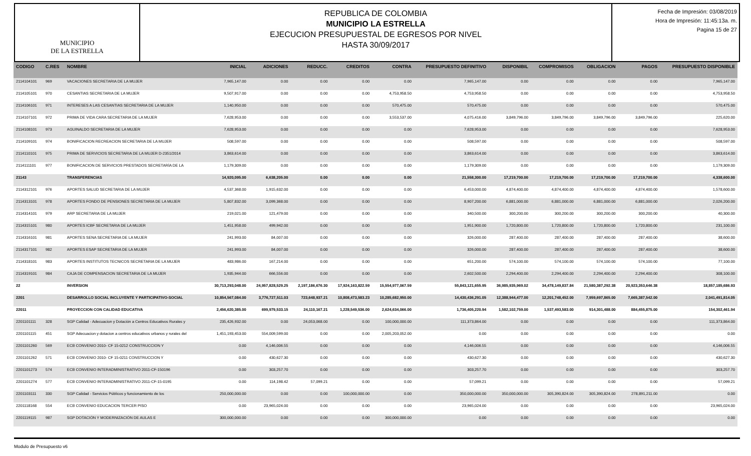MUNICIPIO
DE LA ESTRELLA
REPUBLICA DE COLOMBIA
MUNICIPIO LA ESTRELLA
EJECUCION PRESUPUESTAL DE EGRESOS POR NIVEL
HASTA 30/09/2017
Fecha de Impresión: 03/08/2019
Hora de Impresión: 11:45:13a. m.
Pagina 15 de 27
| CODIGO | C.RES | NOMBRE | INICIAL | ADICIONES | REDUCC. | CREDITOS | CONTRA | PRESUPUESTO DEFINITIVO | DISPONIBIL | COMPROMISOS | OBLIGACION | PAGOS | PRESUPUESTO DISPONIBLE |
| --- | --- | --- | --- | --- | --- | --- | --- | --- | --- | --- | --- | --- | --- |
| 2114104101 | 969 | VACACIONES SECRETARIA DE LA MUJER | 7,965,147.00 | 0.00 | 0.00 | 0.00 | 0.00 | 7,965,147.00 | 0.00 | 0.00 | 0.00 | 0.00 | 7,965,147.00 |
| 2114105101 | 970 | CESANTIAS SECRETARIA DE LA MUJER | 9,507,917.00 | 0.00 | 0.00 | 0.00 | 4,753,958.50 | 4,753,958.50 | 0.00 | 0.00 | 0.00 | 0.00 | 4,753,958.50 |
| 2114106101 | 971 | INTERESES A LAS CESANTIAS SECRETARIA DE LA MUJER | 1,140,950.00 | 0.00 | 0.00 | 0.00 | 570,475.00 | 570,475.00 | 0.00 | 0.00 | 0.00 | 0.00 | 570,475.00 |
| 2114107101 | 972 | PRIMA DE VIDA CARA SECRETARIA DE LA MUJER | 7,628,953.00 | 0.00 | 0.00 | 0.00 | 3,553,537.00 | 4,075,416.00 | 3,849,796.00 | 3,849,796.00 | 3,849,796.00 | 3,849,796.00 | 225,620.00 |
| 2114108101 | 973 | AGUINALDO SECRETARIA DE LA MUJER | 7,628,953.00 | 0.00 | 0.00 | 0.00 | 0.00 | 7,628,953.00 | 0.00 | 0.00 | 0.00 | 0.00 | 7,628,953.00 |
| 2114109101 | 974 | BONIFICACION RECREACION SECRETARIA DE LA MUJER | 508,597.00 | 0.00 | 0.00 | 0.00 | 0.00 | 508,597.00 | 0.00 | 0.00 | 0.00 | 0.00 | 508,597.00 |
| 2114110101 | 975 | PRIMA DE SERVICIOS SECRETARIA DE LA MUJER D-2351/2014 | 3,863,614.00 | 0.00 | 0.00 | 0.00 | 0.00 | 3,863,614.00 | 0.00 | 0.00 | 0.00 | 0.00 | 3,863,614.00 |
| 2114111101 | 977 | BONIFICACION DE SERVICIOS PRESTADOS SECRETARÌA DE LA | 1,179,309.00 | 0.00 | 0.00 | 0.00 | 0.00 | 1,179,309.00 | 0.00 | 0.00 | 0.00 | 0.00 | 1,179,309.00 |
| 21143 | | TRANSFERENCIAS | 14,920,095.00 | 6,638,205.00 | 0.00 | 0.00 | 0.00 | 21,558,300.00 | 17,219,700.00 | 17,219,700.00 | 17,219,700.00 | 17,219,700.00 | 4,338,600.00 |
| 2114312101 | 976 | APORTES SALUD SECRETARIA DE LA MUJER | 4,537,368.00 | 1,915,632.00 | 0.00 | 0.00 | 0.00 | 6,453,000.00 | 4,874,400.00 | 4,874,400.00 | 4,874,400.00 | 4,874,400.00 | 1,578,600.00 |
| 2114313101 | 978 | APORTES FONDO DE PENSIONES SECRETARIA DE LA MUJER | 5,807,832.00 | 3,099,368.00 | 0.00 | 0.00 | 0.00 | 8,907,200.00 | 6,881,000.00 | 6,881,000.00 | 6,881,000.00 | 6,881,000.00 | 2,026,200.00 |
| 2114314101 | 979 | ARP SECRETARIA DE LA MUJER | 219,021.00 | 121,479.00 | 0.00 | 0.00 | 0.00 | 340,500.00 | 300,200.00 | 300,200.00 | 300,200.00 | 300,200.00 | 40,300.00 |
| 2114315101 | 980 | APORTES ICBF SECRETARIA DE LA MUJER | 1,451,958.00 | 499,942.00 | 0.00 | 0.00 | 0.00 | 1,951,900.00 | 1,720,800.00 | 1,720,800.00 | 1,720,800.00 | 1,720,800.00 | 231,100.00 |
| 2114316101 | 981 | APORTES SENA SECRETARIA DE LA MUJER | 241,993.00 | 84,007.00 | 0.00 | 0.00 | 0.00 | 326,000.00 | 287,400.00 | 287,400.00 | 287,400.00 | 287,400.00 | 38,600.00 |
| 2114317101 | 982 | APORTES ESAP SECRETARIA DE LA MUJER | 241,993.00 | 84,007.00 | 0.00 | 0.00 | 0.00 | 326,000.00 | 287,400.00 | 287,400.00 | 287,400.00 | 287,400.00 | 38,600.00 |
| 2114318101 | 983 | APORTES INSTITUTOS TECNICOS SECRETARIA DE LA MUJER | 483,986.00 | 167,214.00 | 0.00 | 0.00 | 0.00 | 651,200.00 | 574,100.00 | 574,100.00 | 574,100.00 | 574,100.00 | 77,100.00 |
| 2114319101 | 984 | CAJA DE COMPENSACION SECRETARIA DE LA MUJER | 1,935,944.00 | 666,556.00 | 0.00 | 0.00 | 0.00 | 2,602,500.00 | 2,294,400.00 | 2,294,400.00 | 2,294,400.00 | 2,294,400.00 | 308,100.00 |
| 22 | | INVERSION | 30,713,293,048.00 | 24,957,828,529.25 | 2,197,186,676.30 | 17,924,163,822.59 | 15,554,977,067.59 | 55,843,121,655.95 | 36,985,935,969.02 | 34,478,149,837.84 | 21,580,387,292.38 | 20,923,353,646.38 | 18,857,185,686.93 |
| 2201 | | DESARROLLO SOCIAL INCLUYENTE Y PARTICIPATIVO-SOCIAL | 10,854,567,084.00 | 3,776,727,511.03 | 723,648,937.21 | 10,808,473,583.23 | 10,285,682,950.00 | 14,430,436,291.05 | 12,388,944,477.00 | 12,201,748,452.00 | 7,959,697,865.00 | 7,665,387,542.00 | 2,041,491,814.05 |
| 22011 | | PROYECCION CON CALIDAD EDUCATIVA | 2,456,620,385.00 | 699,979,533.15 | 24,110,167.21 | 1,228,549,536.00 | 2,624,634,066.00 | 1,736,405,220.94 | 1,582,102,759.00 | 1,537,493,583.00 | 914,301,488.00 | 884,455,875.00 | 154,302,461.94 |
| 2201101111 | 328 | SGP Calidad - Adecuacion y Dotación a Centros Educativos Rurales y | 235,426,932.00 | 0.00 | 24,053,068.00 | 0.00 | 100,000,000.00 | 111,373,864.00 | 0.00 | 0.00 | 0.00 | 0.00 | 111,373,864.00 |
| 2201101115 | 451 | SGP Adecuacion y dotacion a centros educativos urbanos y rurales del | 1,451,193,453.00 | 554,009,599.00 | 0.00 | 0.00 | 2,005,203,052.00 | 0.00 | 0.00 | 0.00 | 0.00 | 0.00 | 0.00 |
| 2201101260 | 569 | ECB CONVENIO 2010- CF 15-0212 CONSTRUCCION Y | 0.00 | 4,146,006.55 | 0.00 | 0.00 | 0.00 | 4,146,006.55 | 0.00 | 0.00 | 0.00 | 0.00 | 4,146,006.55 |
| 2201101262 | 571 | ECB CONVENIO 2010- CF 15-0211 CONSTRUCCION Y | 0.00 | 430,627.30 | 0.00 | 0.00 | 0.00 | 430,627.30 | 0.00 | 0.00 | 0.00 | 0.00 | 430,627.30 |
| 2201101273 | 574 | ECB CONVENIO INTERADMINISTRATIVO 2011-CF-150196 | 0.00 | 303,257.70 | 0.00 | 0.00 | 0.00 | 303,257.70 | 0.00 | 0.00 | 0.00 | 0.00 | 303,257.70 |
| 2201101274 | 577 | ECB CONVENIO INTERADMINISTRATIVO 2011-CF-15-0195 | 0.00 | 114,198.42 | 57,099.21 | 0.00 | 0.00 | 57,099.21 | 0.00 | 0.00 | 0.00 | 0.00 | 57,099.21 |
| 2201103111 | 330 | SGP Calidad - Servicios Públicos y funcionamiento de los | 250,000,000.00 | 0.00 | 0.00 | 100,000,000.00 | 0.00 | 350,000,000.00 | 350,000,000.00 | 305,390,824.00 | 305,390,824.00 | 278,891,211.00 | 0.00 |
| 2201118168 | 554 | ECB CONVENIO EDUCACION TERCER PISO | 0.00 | 23,965,024.00 | 0.00 | 0.00 | 0.00 | 23,965,024.00 | 0.00 | 0.00 | 0.00 | 0.00 | 23,965,024.00 |
| 2201119115 | 987 | SGP DOTACIÓN Y MODERNIZACIÓN DE AULAS E | 300,000,000.00 | 0.00 | 0.00 | 0.00 | 300,000,000.00 | 0.00 | 0.00 | 0.00 | 0.00 | 0.00 | 0.00 |
Modulo de Presupuesto v6